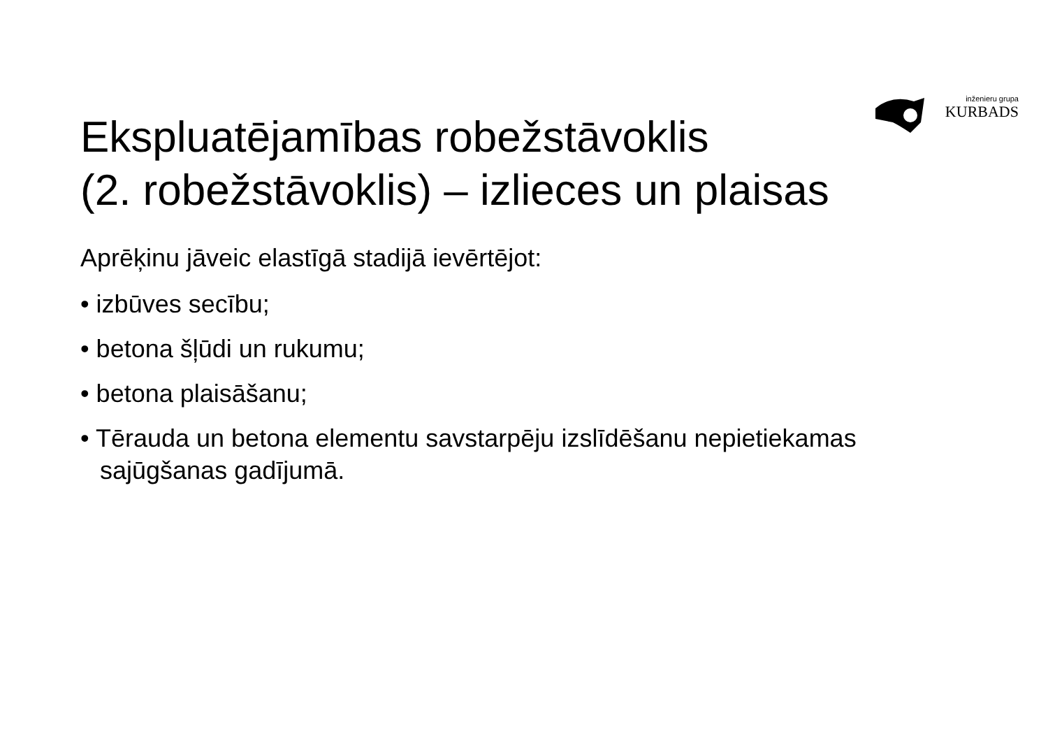inženieru grupa
KURBADS
Ekspluatējamības robežstāvoklis
(2. robežstāvoklis) – izlieces un plaisas
Aprēķinu jāveic elastīgā stadijā ievērtējot:
• izbūves secību;
• betona šļūdi un rukumu;
• betona plaisāšanu;
• Tērauda un betona elementu savstarpēju izslīdēšanu nepietiekamas sajūgšanas gadījumā.